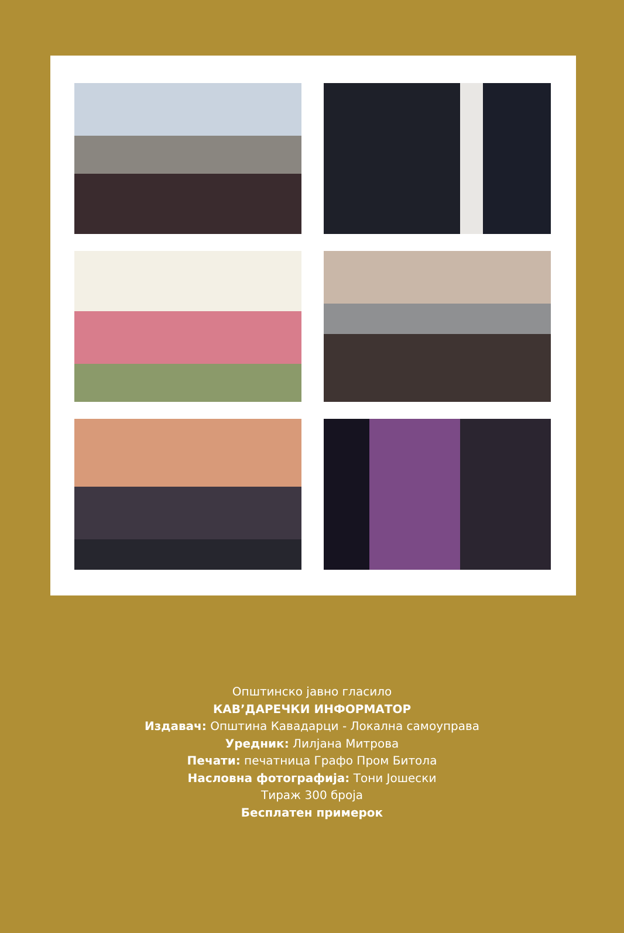Општинско јавно гласило
КАВ’ДАРЕЧКИ ИНФОРМАТОР
Издавач: Општина Кавадарци - Локална самоуправа
Уредник: Лилјана Митрова
Печати: печатница Графо Пром Битола
Насловна фотографија: Тони Јошески
Тираж 300 броја
Бесплатен примерок